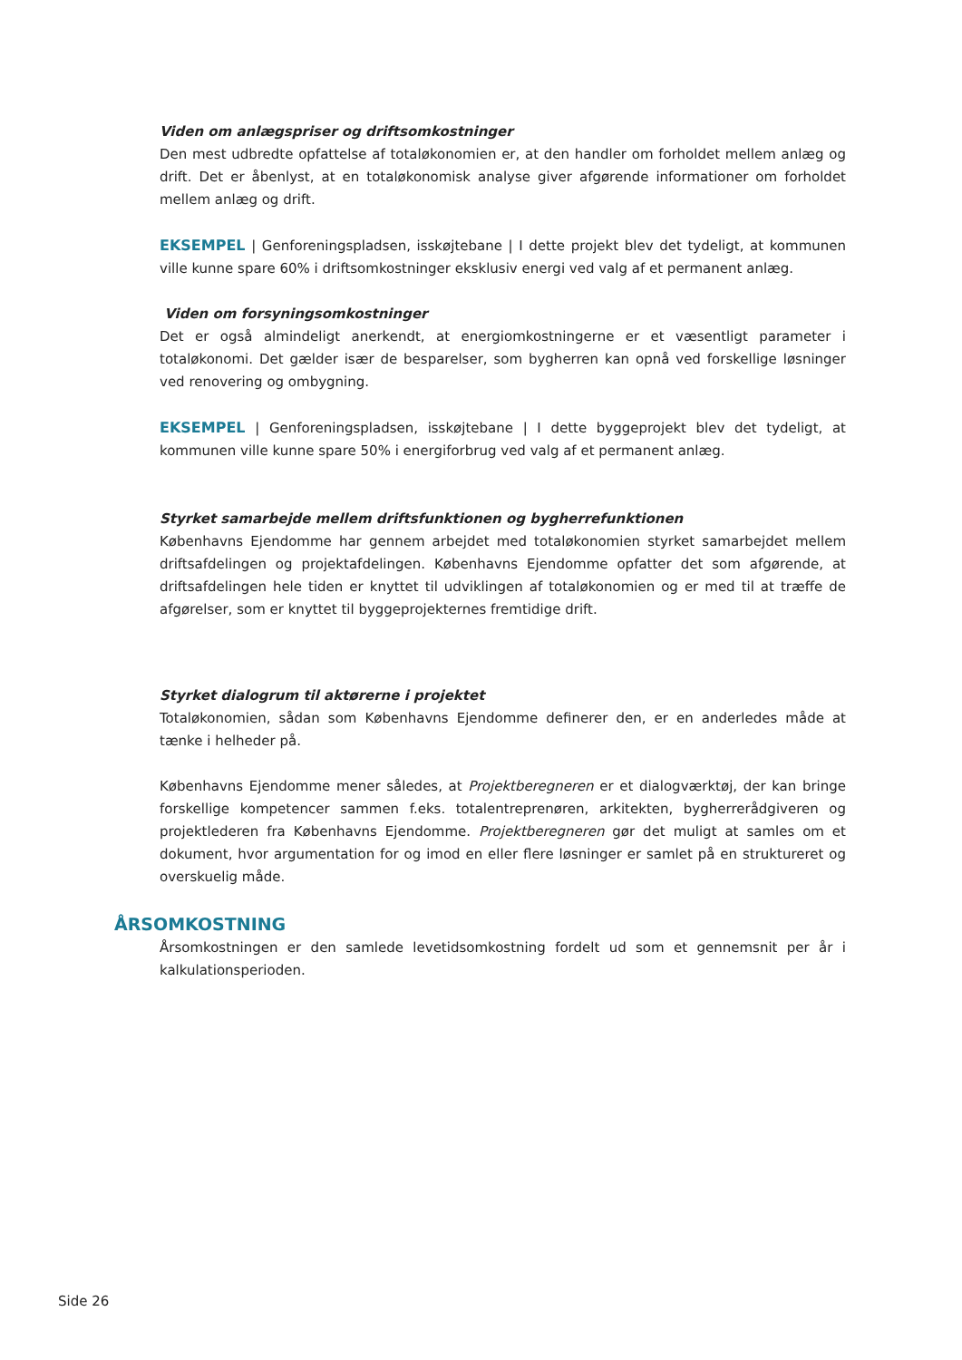Viden om anlægspriser og driftsomkostninger
Den mest udbredte opfattelse af totaløkonomien er, at den handler om forholdet mellem anlæg og drift. Det er åbenlyst, at en totaløkonomisk analyse giver afgørende informationer om forholdet mellem anlæg og drift.
EKSEMPEL | Genforeningspladsen, isskøjtebane | I dette projekt blev det tydeligt, at kommunen ville kunne spare 60% i driftsomkostninger eksklusiv energi ved valg af et permanent anlæg.
Viden om forsyningsomkostninger
Det er også almindeligt anerkendt, at energiomkostningerne er et væsentligt parameter i totaløkonomi. Det gælder især de besparelser, som bygherren kan opnå ved forskellige løsninger ved renovering og ombygning.
EKSEMPEL | Genforeningspladsen, isskøjtebane | I dette byggeprojekt blev det tydeligt, at kommunen ville kunne spare 50% i energiforbrug ved valg af et permanent anlæg.
Styrket samarbejde mellem driftsfunktionen og bygherrefunktionen
Københavns Ejendomme har gennem arbejdet med totaløkonomien styrket samarbejdet mellem driftsafdelingen og projektafdelingen. Københavns Ejendomme opfatter det som afgørende, at driftsafdelingen hele tiden er knyttet til udviklingen af totaløkonomien og er med til at træffe de afgørelser, som er knyttet til byggeprojekternes fremtidige drift.
Styrket dialogrum til aktørerne i projektet
Totaløkonomien, sådan som Københavns Ejendomme definerer den, er en anderledes måde at tænke i helheder på.
Københavns Ejendomme mener således, at Projektberegneren er et dialogværktøj, der kan bringe forskellige kompetencer sammen f.eks. totalentreprenøren, arkitekten, bygherrerådgiveren og projektlederen fra Københavns Ejendomme. Projektberegneren gør det muligt at samles om et dokument, hvor argumentation for og imod en eller flere løsninger er samlet på en struktureret og overskuelig måde.
ÅRSOMKOSTNING
Årsomkostningen er den samlede levetidsomkostning fordelt ud som et gennemsnit per år i kalkulationsperioden.
Side 26